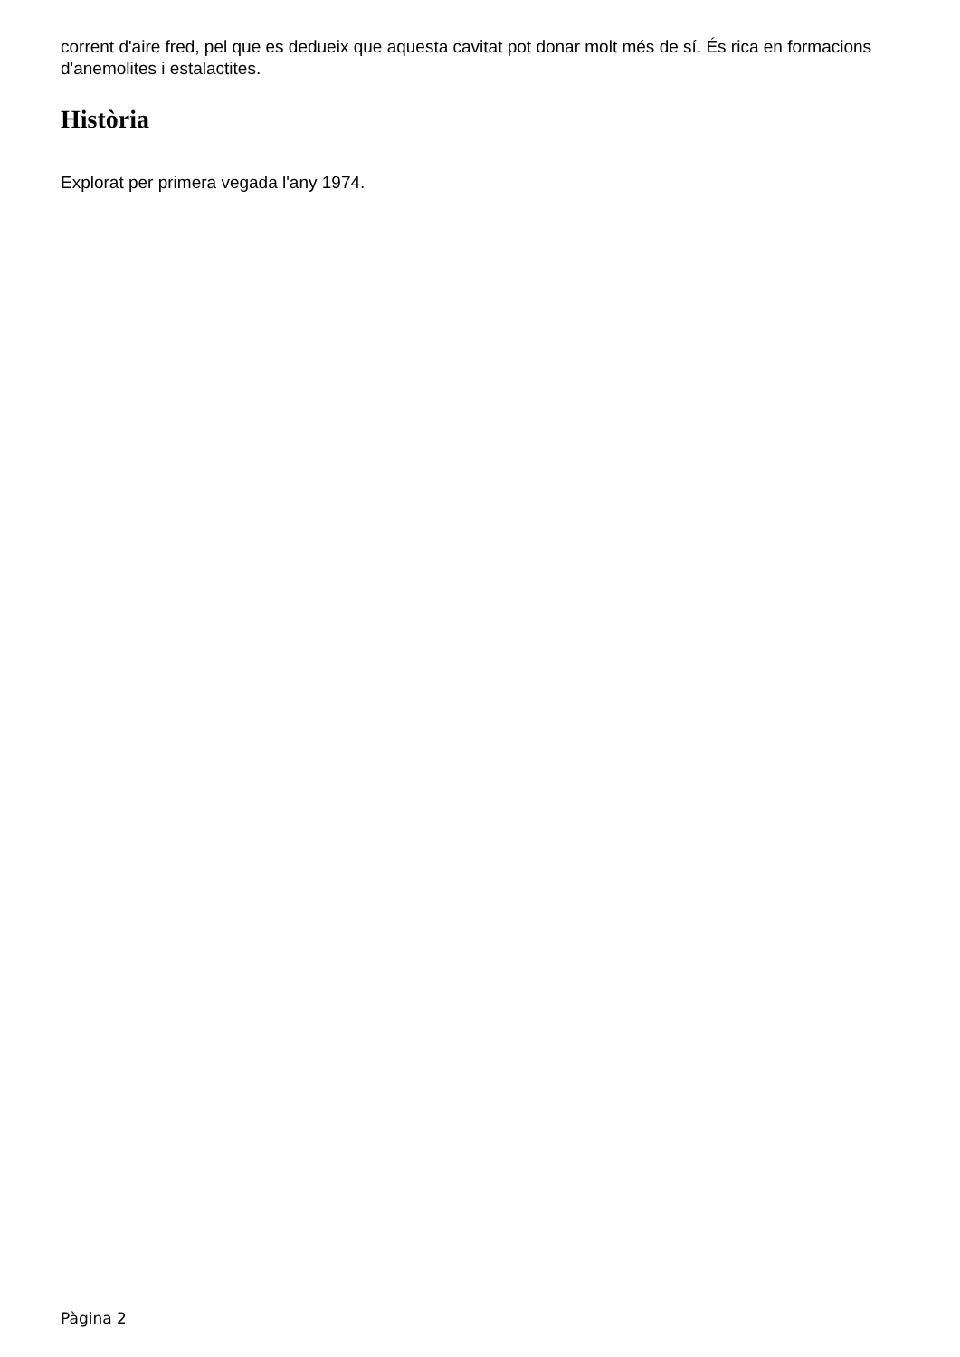corrent d'aire fred, pel que es dedueix que aquesta cavitat pot donar molt més de sí. És rica en formacions d'anemolites i estalactites.
Història
Explorat per primera vegada l'any 1974.
Pàgina 2